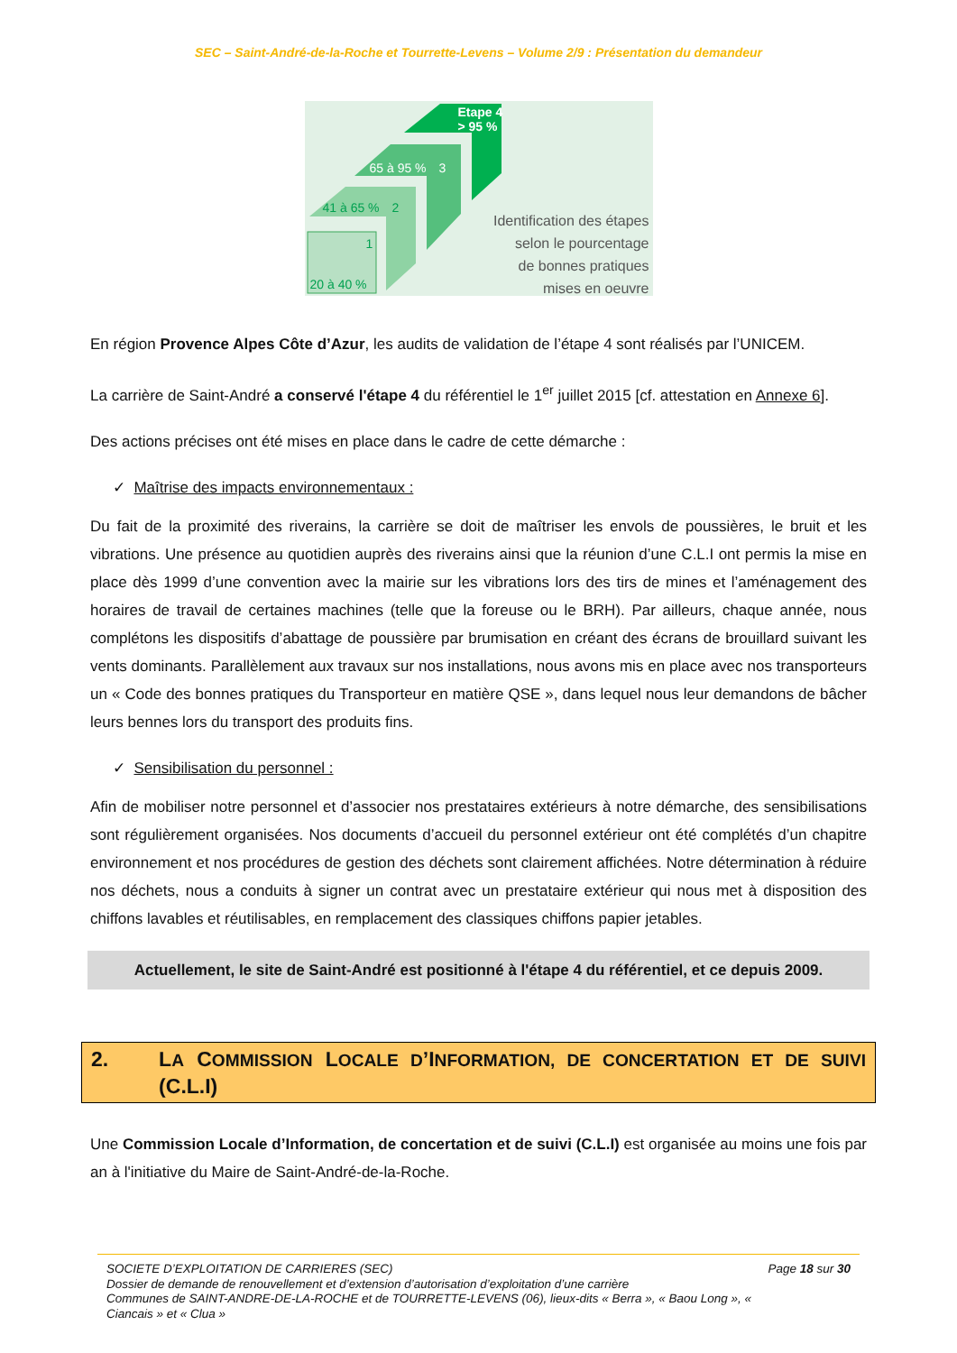SEC – Saint-André-de-la-Roche et Tourrette-Levens – Volume 2/9 : Présentation du demandeur
Etape 4
> 95 %
65 à 95 % 3
41 à 65 % 2
1
20 à 40 %
Identification des étapes
selon le pourcentage
de bonnes pratiques
mises en oeuvre
En région Provence Alpes Côte d’Azur, les audits de validation de l’étape 4 sont réalisés par l’UNICEM.
La carrière de Saint-André a conservé l'étape 4 du référentiel le 1<sup>er</sup> juillet 2015 [cf. attestation en Annexe 6].
Des actions précises ont été mises en place dans le cadre de cette démarche :
✓ Maîtrise des impacts environnementaux :
Du fait de la proximité des riverains, la carrière se doit de maîtriser les envols de poussières, le bruit et les vibrations. Une présence au quotidien auprès des riverains ainsi que la réunion d’une C.L.I ont permis la mise en place dès 1999 d’une convention avec la mairie sur les vibrations lors des tirs de mines et l’aménagement des horaires de travail de certaines machines (telle que la foreuse ou le BRH). Par ailleurs, chaque année, nous complétons les dispositifs d’abattage de poussière par brumisation en créant des écrans de brouillard suivant les vents dominants. Parallèlement aux travaux sur nos installations, nous avons mis en place avec nos transporteurs un « Code des bonnes pratiques du Transporteur en matière QSE », dans lequel nous leur demandons de bâcher leurs bennes lors du transport des produits fins.
✓ Sensibilisation du personnel :
Afin de mobiliser notre personnel et d’associer nos prestataires extérieurs à notre démarche, des sensibilisations sont régulièrement organisées. Nos documents d’accueil du personnel extérieur ont été complétés d’un chapitre environnement et nos procédures de gestion des déchets sont clairement affichées. Notre détermination à réduire nos déchets, nous a conduits à signer un contrat avec un prestataire extérieur qui nous met à disposition des chiffons lavables et réutilisables, en remplacement des classiques chiffons papier jetables.
Actuellement, le site de Saint-André est positionné à l'étape 4 du référentiel, et ce depuis 2009.
2. LA COMMISSION LOCALE D’INFORMATION, DE CONCERTATION ET DE SUIVI (C.L.I)
Une Commission Locale d’Information, de concertation et de suivi (C.L.I) est organisée au moins une fois par an à l'initiative du Maire de Saint-André-de-la-Roche.
SOCIETE D’EXPLOITATION DE CARRIERES (SEC)
Dossier de demande de renouvellement et d’extension d’autorisation d’exploitation d’une carrière
Communes de SAINT-ANDRE-DE-LA-ROCHE et de TOURRETTE-LEVENS (06), lieux-dits « Berra », « Baou Long », « Ciancais » et « Clua »
Page 18 sur 30